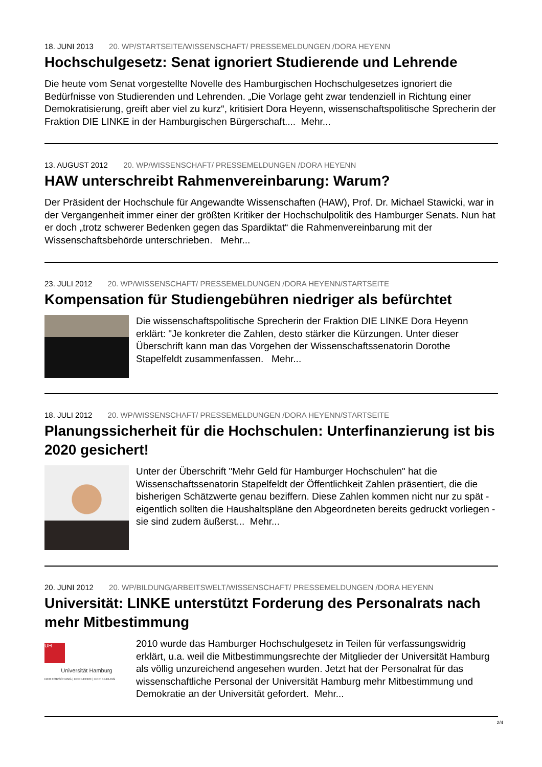18. JUNI 2013 20. WP/STARTSEITE/WISSENSCHAFT/ PRESSEMELDUNGEN /DORA HEYENN
Hochschulgesetz: Senat ignoriert Studierende und Lehrende
Die heute vom Senat vorgestellte Novelle des Hamburgischen Hochschulgesetzes ignoriert die Bedürfnisse von Studierenden und Lehrenden. „Die Vorlage geht zwar tendenziell in Richtung einer Demokratisierung, greift aber viel zu kurz“, kritisiert Dora Heyenn, wissenschaftspolitische Sprecherin der Fraktion DIE LINKE in der Hamburgischen Bürgerschaft.... Mehr...
13. AUGUST 2012 20. WP/WISSENSCHAFT/ PRESSEMELDUNGEN /DORA HEYENN
HAW unterschreibt Rahmenvereinbarung: Warum?
Der Präsident der Hochschule für Angewandte Wissenschaften (HAW), Prof. Dr. Michael Stawicki, war in der Vergangenheit immer einer der größten Kritiker der Hochschulpolitik des Hamburger Senats. Nun hat er doch „trotz schwerer Bedenken gegen das Spardiktat“ die Rahmenvereinbarung mit der Wissenschaftsbehörde unterschrieben. Mehr...
23. JULI 2012 20. WP/WISSENSCHAFT/ PRESSEMELDUNGEN /DORA HEYENN/STARTSEITE
Kompensation für Studiengebühren niedriger als befürchtet
Die wissenschaftspolitische Sprecherin der Fraktion DIE LINKE Dora Heyenn erklärt: "Je konkreter die Zahlen, desto stärker die Kürzungen. Unter dieser Überschrift kann man das Vorgehen der Wissenschaftssenatorin Dorothe Stapelfeldt zusammenfassen. Mehr...
18. JULI 2012 20. WP/WISSENSCHAFT/ PRESSEMELDUNGEN /DORA HEYENN/STARTSEITE
Planungssicherheit für die Hochschulen: Unterfinanzierung ist bis 2020 gesichert!
Unter der Überschrift "Mehr Geld für Hamburger Hochschulen" hat die Wissenschaftssenatorin Stapelfeldt der Öffentlichkeit Zahlen präsentiert, die die bisherigen Schätzwerte genau beziffern. Diese Zahlen kommen nicht nur zu spät - eigentlich sollten die Haushaltspläne den Abgeordneten bereits gedruckt vorliegen - sie sind zudem äußerst... Mehr...
20. JUNI 2012 20. WP/BILDUNG/ARBEITSWELT/WISSENSCHAFT/ PRESSEMELDUNGEN /DORA HEYENN
Universität: LINKE unterstützt Forderung des Personalrats nach mehr Mitbestimmung
UH
Universität Hamburg
DER FORSCHUNG | DER LEHRE | DER BILDUNG
2010 wurde das Hamburger Hochschulgesetz in Teilen für verfassungswidrig erklärt, u.a. weil die Mitbestimmungsrechte der Mitglieder der Universität Hamburg als völlig unzureichend angesehen wurden. Jetzt hat der Personalrat für das wissenschaftliche Personal der Universität Hamburg mehr Mitbestimmung und Demokratie an der Universität gefordert. Mehr...
2/4